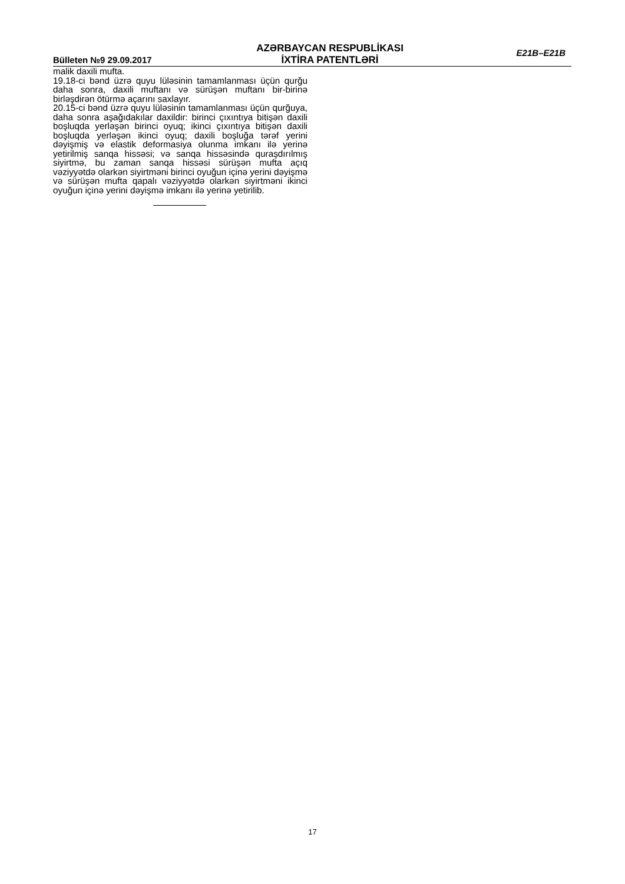Bülleten №9 29.09.2017
AZƏRBAYCAN RESPUBLİKASI
İXTİRA PATENTLƏRİ
E21B–E21B
malik daxili mufta.
19.18-ci bənd üzrə quyu lüləsinin tamamlanması üçün qurğu daha sonra, daxili muftanı və sürüşən muftanı bir-birinə birləşdirən ötürmə açarını saxlayır.
20.15-ci bənd üzrə quyu lüləsinin tamamlanması üçün qurğuya, daha sonra aşağıdakılar daxildir: birinci çıxıntıya bitişən daxili boşluqda yerləşən birinci oyuq; ikinci çıxıntıya bitişən daxili boşluqda yerləşən ikinci oyuq; daxili boşluğa tərəf yerini dəyişmiş və elastik deformasiya olunma imkanı ilə yerinə yetirilmiş sanqa hissəsi; və sanqa hissəsində quraşdırılmış siyirtmə, bu zaman sanqa hissəsi sürüşən mufta açıq vəziyyətdə olarkən siyirtməni birinci oyuğun içinə yerini dəyişmə və sürüşən mufta qapalı vəziyyətdə olarkən siyirtməni ikinci oyuğun içinə yerini dəyişmə imkanı ilə yerinə yetirilib.
17